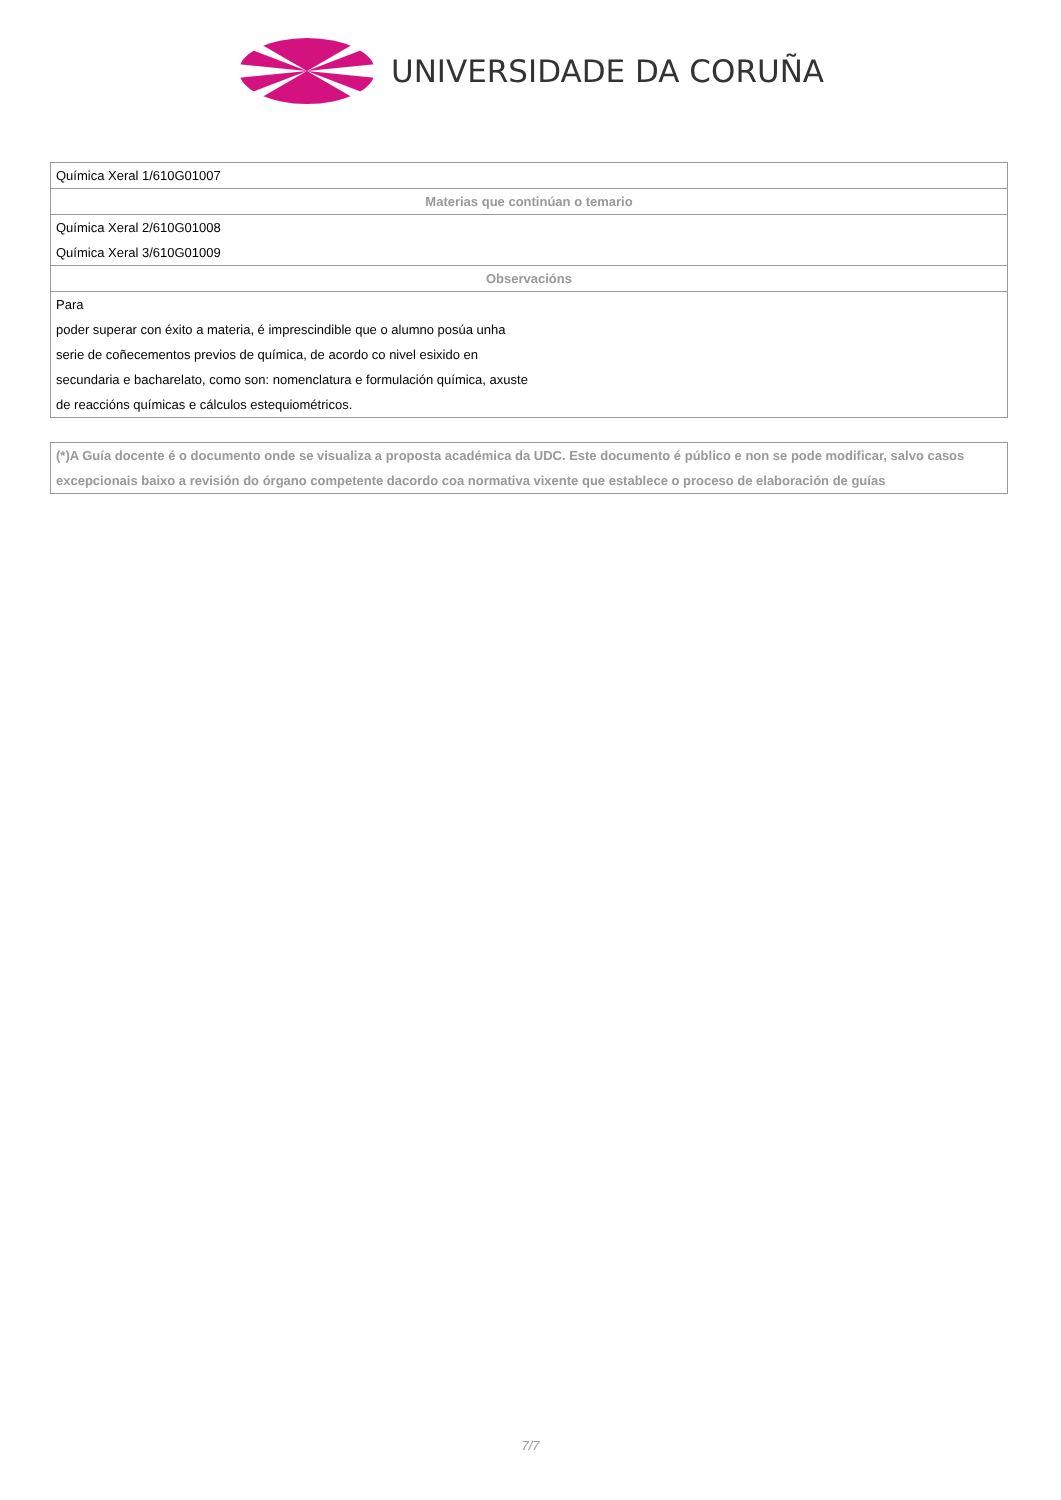UNIVERSIDADE DA CORUÑA
| Química Xeral 1/610G01007 |
| Materias que continúan o temario |
| Química Xeral 2/610G01008 |
| Química Xeral 3/610G01009 |
| Observacións |
| Para poder superar con éxito a materia, é imprescindible que o alumno posúa unha serie de coñecementos previos de química, de acordo co nivel esixido en secundaria e bacharelato, como son: nomenclatura e formulación química, axuste de reaccións químicas e cálculos estequiométricos. |
(*)A Guía docente é o documento onde se visualiza a proposta académica da UDC. Este documento é público e non se pode modificar, salvo casos excepcionais baixo a revisión do órgano competente dacordo coa normativa vixente que establece o proceso de elaboración de guías
7/7